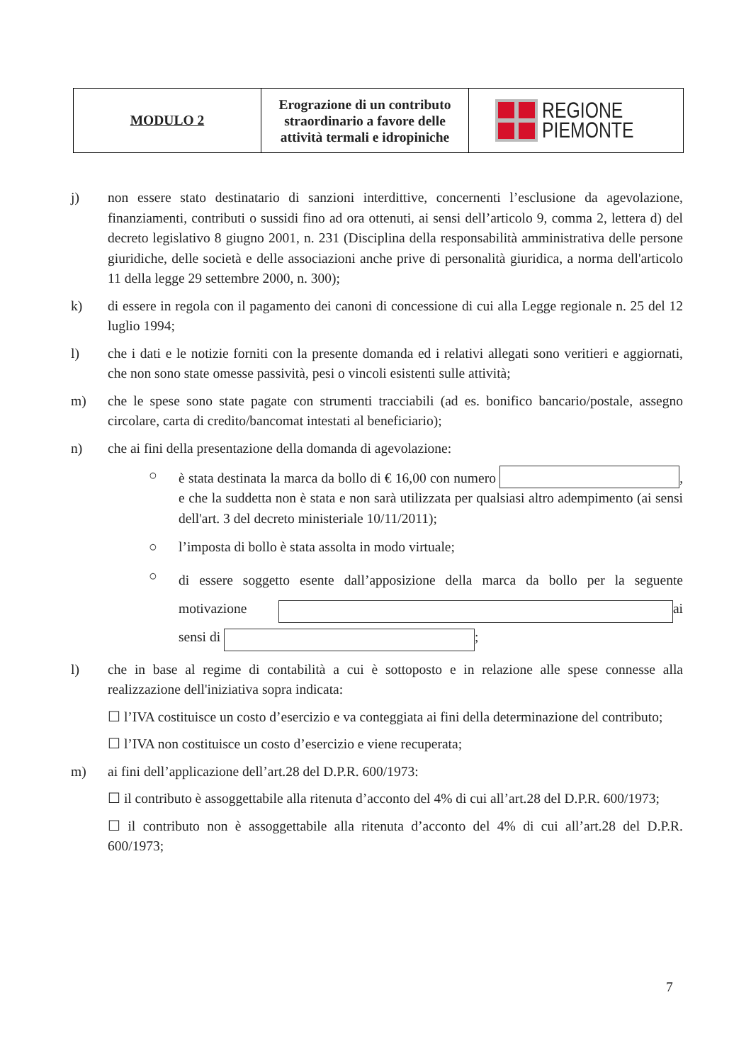| MODULO 2 | Erograzione di un contributo straordinario a favore delle attività termali e idropiniche | REGIONE PIEMONTE |
j) non essere stato destinatario di sanzioni interdittive, concernenti l’esclusione da agevolazione, finanziamenti, contributi o sussidi fino ad ora ottenuti, ai sensi dell’articolo 9, comma 2, lettera d) del decreto legislativo 8 giugno 2001, n. 231 (Disciplina della responsabilità amministrativa delle persone giuridiche, delle società e delle associazioni anche prive di personalità giuridica, a norma dell'articolo 11 della legge 29 settembre 2000, n. 300);
k) di essere in regola con il pagamento dei canoni di concessione di cui alla Legge regionale n. 25 del 12 luglio 1994;
l) che i dati e le notizie forniti con la presente domanda ed i relativi allegati sono veritieri e aggiornati, che non sono state omesse passività, pesi o vincoli esistenti sulle attività;
m) che le spese sono state pagate con strumenti tracciabili (ad es. bonifico bancario/postale, assegno circolare, carta di credito/bancomat intestati al beneficiario);
n) che ai fini della presentazione della domanda di agevolazione:
○ è stata destinata la marca da bollo di € 16,00 con numero , e che la suddetta non è stata e non sarà utilizzata per qualsiasi altro adempimento (ai sensi dell'art. 3 del decreto ministeriale 10/11/2011);
○ l’imposta di bollo è stata assolta in modo virtuale;
○
di essere soggetto esente dall’apposizione della marca da bollo per la seguente motivazione ai sensi di ;
l) che in base al regime di contabilità a cui è sottoposto e in relazione alle spese connesse alla realizzazione dell'iniziativa sopra indicata:
☐ l’IVA costituisce un costo d’esercizio e va conteggiata ai fini della determinazione del contributo;
☐ l’IVA non costituisce un costo d’esercizio e viene recuperata;
m) ai fini dell’applicazione dell’art.28 del D.P.R. 600/1973:
☐ il contributo è assoggettabile alla ritenuta d’acconto del 4% di cui all’art.28 del D.P.R. 600/1973;
☐ il contributo non è assoggettabile alla ritenuta d’acconto del 4% di cui all’art.28 del D.P.R. 600/1973;
7